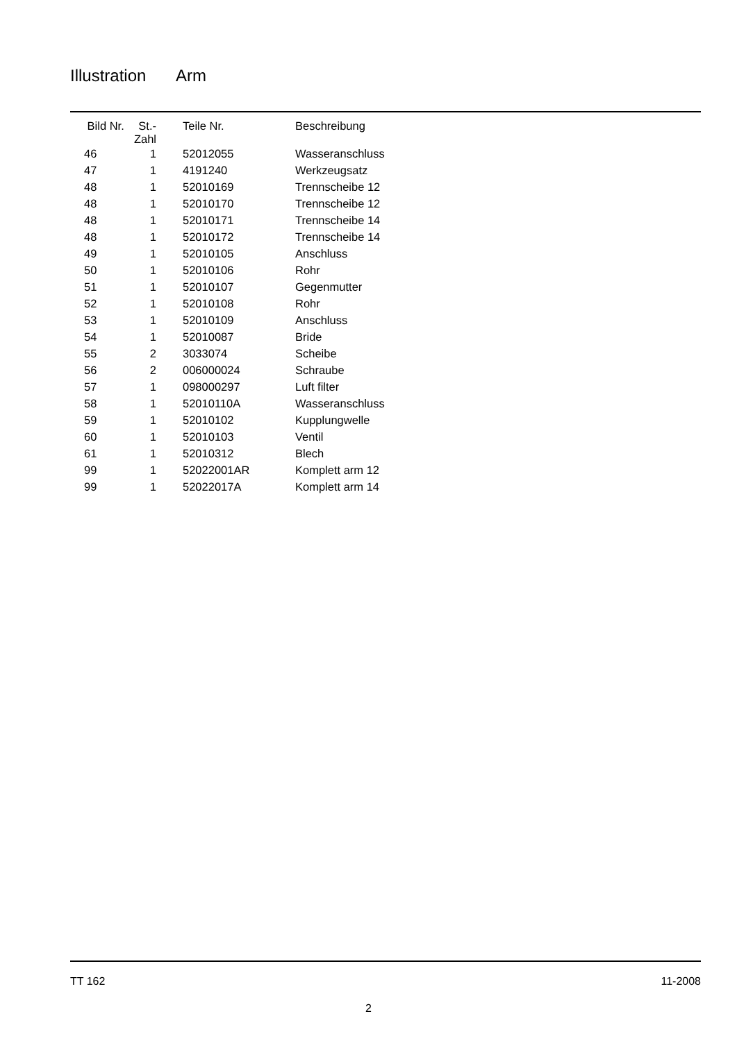Illustration Arm
| Bild Nr. | St.- Zahl | Teile Nr. | Beschreibung |
| --- | --- | --- | --- |
| 46 | 1 | 52012055 | Wasseranschluss |
| 47 | 1 | 4191240 | Werkzeugsatz |
| 48 | 1 | 52010169 | Trennscheibe 12 |
| 48 | 1 | 52010170 | Trennscheibe 12 |
| 48 | 1 | 52010171 | Trennscheibe 14 |
| 48 | 1 | 52010172 | Trennscheibe 14 |
| 49 | 1 | 52010105 | Anschluss |
| 50 | 1 | 52010106 | Rohr |
| 51 | 1 | 52010107 | Gegenmutter |
| 52 | 1 | 52010108 | Rohr |
| 53 | 1 | 52010109 | Anschluss |
| 54 | 1 | 52010087 | Bride |
| 55 | 2 | 3033074 | Scheibe |
| 56 | 2 | 006000024 | Schraube |
| 57 | 1 | 098000297 | Luft filter |
| 58 | 1 | 52010110A | Wasseranschluss |
| 59 | 1 | 52010102 | Kupplungwelle |
| 60 | 1 | 52010103 | Ventil |
| 61 | 1 | 52010312 | Blech |
| 99 | 1 | 52022001AR | Komplett arm 12 |
| 99 | 1 | 52022017A | Komplett arm 14 |
TT 162 11-2008
2